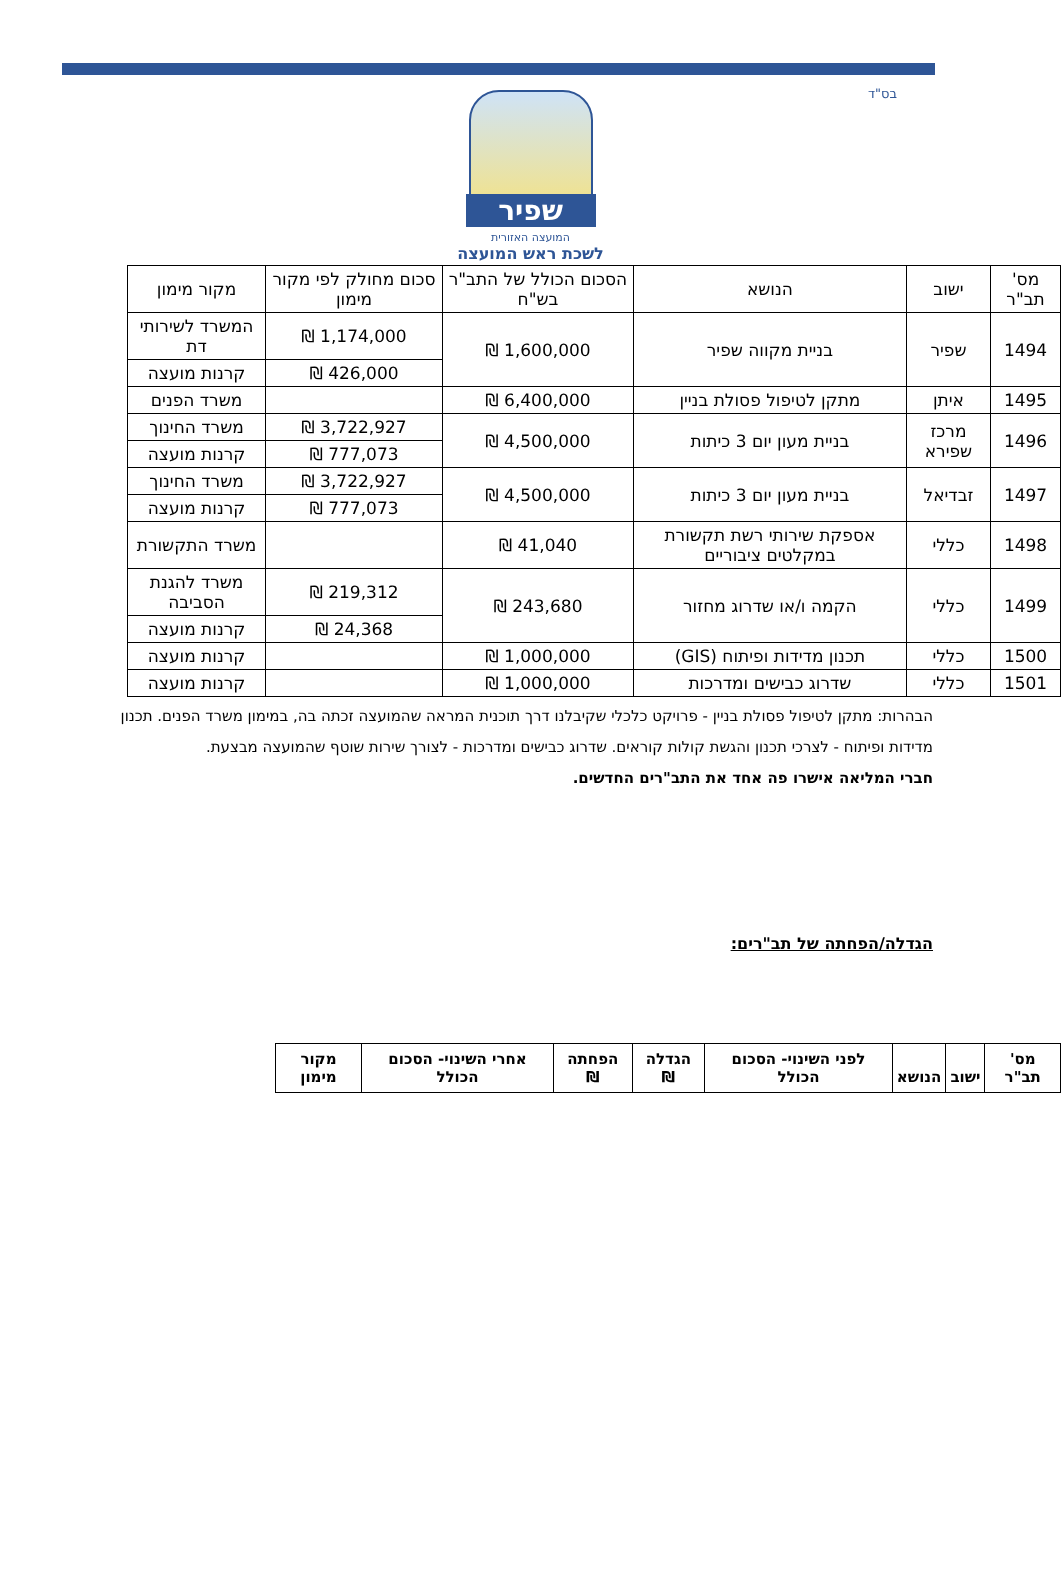בס"ד
שפיר
המועצה האזורית
לשכת ראש המועצה
| מס' תב"ר | ישוב | הנושא | הסכום הכולל של התב"ר בש"ח | סכום מחולק לפי מקור מימון | מקור מימון |
| --- | --- | --- | --- | --- | --- |
| 1494 | שפיר | בניית מקווה שפיר | 1,600,000 ₪ | 1,174,000 ₪ | המשרד לשירותי דת |
| | | | | 426,000 ₪ | קרנות מועצה |
| 1495 | איתן | מתקן לטיפול פסולת בניין | 6,400,000 ₪ | | משרד הפנים |
| 1496 | מרכז שפירא | בניית מעון יום 3 כיתות | 4,500,000 ₪ | 3,722,927 ₪ | משרד החינוך |
| | | | | 777,073 ₪ | קרנות מועצה |
| 1497 | זבדיאל | בניית מעון יום 3 כיתות | 4,500,000 ₪ | 3,722,927 ₪ | משרד החינוך |
| | | | | 777,073 ₪ | קרנות מועצה |
| 1498 | כללי | אספקת שירותי רשת תקשורת במקלטים ציבוריים | 41,040 ₪ | | משרד התקשורת |
| 1499 | כללי | הקמה ו/או שדרוג מחזור | 243,680 ₪ | 219,312 ₪ | משרד להגנת הסביבה |
| | | | | 24,368 ₪ | קרנות מועצה |
| 1500 | כללי | תכנון מדידות ופיתוח (GIS) | 1,000,000 ₪ | | קרנות מועצה |
| 1501 | כללי | שדרוג כבישים ומדרכות | 1,000,000 ₪ | | קרנות מועצה |
הבהרות: מתקן לטיפול פסולת בניין - פרויקט כלכלי שקיבלנו דרך תוכנית המראה שהמועצה זכתה בה, במימון משרד הפנים. תכנון מדידות ופיתוח - לצרכי תכנון והגשת קולות קוראים. שדרוג כבישים ומדרכות - לצורך שירות שוטף שהמועצה מבצעת.
חברי המליאה אישרו פה אחד את התב"רים החדשים.
הגדלה/הפחתה של תב"רים:
| מס' תב"ר | ישוב | הנושא | לפני השינוי- הסכום הכולל | הגדלה ₪ | הפחתה ₪ | אחרי השינוי- הסכום הכולל | מקור מימון |
| --- | --- | --- | --- | --- | --- | --- | --- |